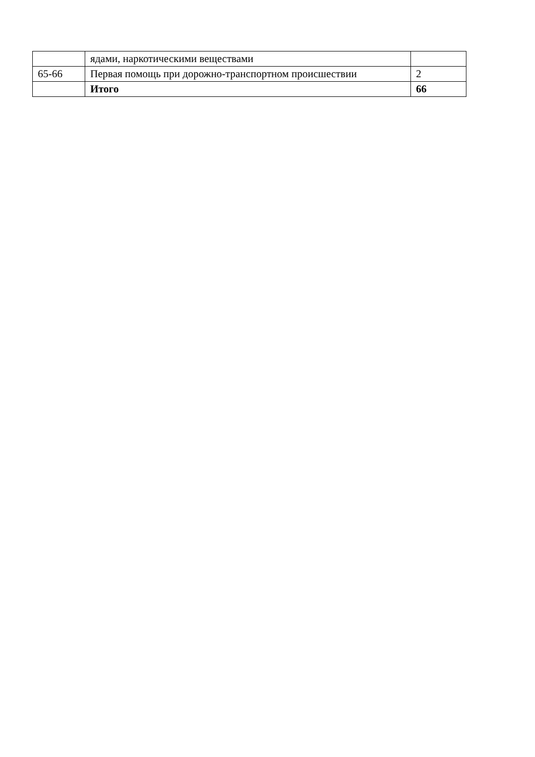| | ядами, наркотическими веществами | |
| 65-66 | Первая помощь при дорожно-транспортном происшествии | 2 |
| | Итого | 66 |